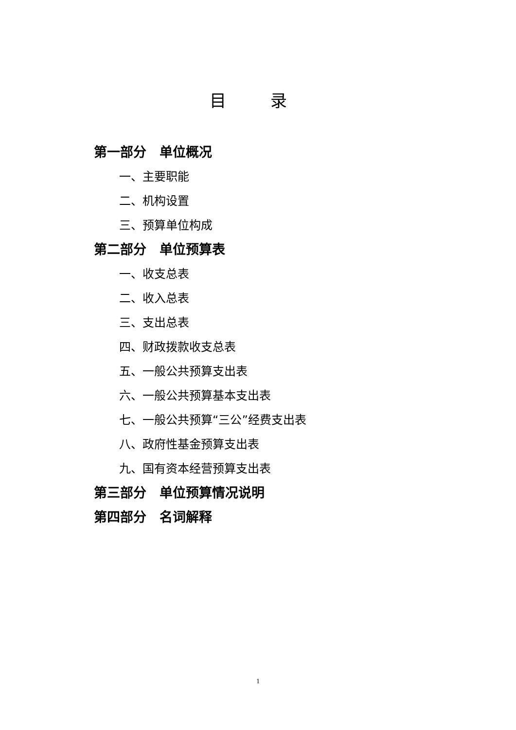目 录
第一部分　单位概况
一、主要职能
二、机构设置
三、预算单位构成
第二部分　单位预算表
一、收支总表
二、收入总表
三、支出总表
四、财政拨款收支总表
五、一般公共预算支出表
六、一般公共预算基本支出表
七、一般公共预算“三公”经费支出表
八、政府性基金预算支出表
九、国有资本经营预算支出表
第三部分　单位预算情况说明
第四部分　名词解释
1